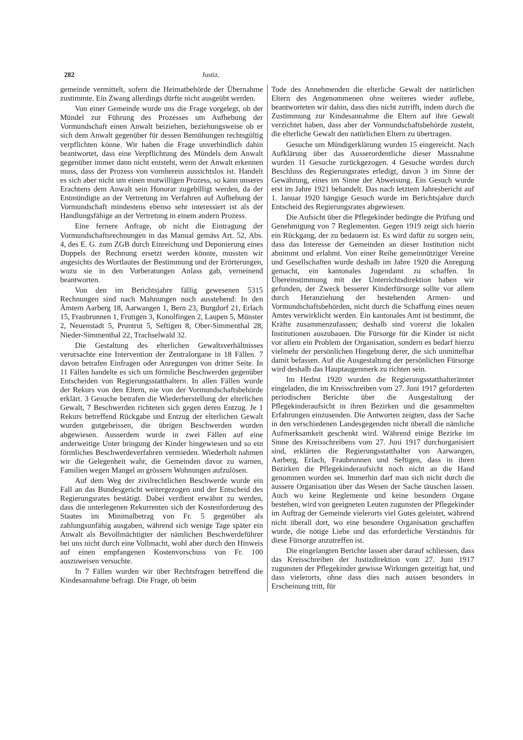282 Justiz.
gemeinde vermittelt, sofern die Heimatbehörde der Übernahme zustimmte. Ein Zwang allerdings dürfte nicht ausgeübt werden.
Von einer Gemeinde wurde uns die Frage vorgelegt, ob der Mündel zur Führung des Prozesses um Aufhebung der Vormundschaft einen Anwalt beiziehen, beziehungsweise ob er sich dem Anwalt gegenüber für dessen Bemühungen rechtsgültig verpflichten könne. Wir haben die Frage unverbindlich dahin beantwortet, dass eine Verpflichtung des Mündels dem Anwalt gegenüber immer dann nicht entsteht, wenn der Anwalt erkennen muss, dass der Prozess von vornherein aussichtslos ist. Handelt es sich aber nicht um einen mutwilligen Prozess, so kann unseres Erachtens dem Anwalt sein Honorar zugebilligt werden, da der Entmündigte an der Vertretung im Verfahren auf Aufhebung der Vormundschaft mindestens ebenso sehr interessiert ist als der Handlungsfähige an der Vertretung in einem andern Prozess.
Eine fernere Anfrage, ob nicht die Eintragung der Vormundschaftsrechnungen in das Manual gemäss Art. 52, Abs. 4, des E. G. zum ZGB durch Einreichung und Deponierung eines Doppels der Rechnung ersetzt werden könnte, mussten wir angesichts des Wortlautes der Bestimmung und der Erörterungen, wozu sie in den Vorberatungen Anlass gab, verneinend beantworten.
Von den im Berichtsjahre fällig gewesenen 5315 Rechnungen sind nach Mahnungen noch ausstehend: In den Ämtern Aarberg 18, Aarwangen 1, Bern 23, Burgdorf 21, Erlach 15, Fraubrunnen 1, Frutigen 3, Konolfingen 2, Laupen 5, Münster 2, Neuenstadt 5, Pruntrut 5, Seftigen 8, Ober-Simmenthal 28, Nieder-Simmenthal 22, Trachselwald 32.
Die Gestaltung des elterlichen Gewaltsverhältnisses verursachte eine Intervention der Zentralorgane in 18 Fällen. 7 davon betrafen Einfragen oder Anregungen von dritter Seite. In 11 Fällen handelte es sich um förmliche Beschwerden gegenüber Entscheiden von Regierungsstatthaltern. In allen Fällen wurde der Rekurs von den Eltern, nie von der Vormundschaftsbehörde erklärt. 3 Gesuche betrafen die Wiederherstellung der elterlichen Gewalt, 7 Beschwerden richteten sich gegen deren Entzug. Je 1 Rekurs betreffend Rückgabe und Entzug der elterlichen Gewalt wurden gutgeheissen, die übrigen Beschwerden wurden abgewiesen. Ausserdem wurde in zwei Fällen auf eine anderweitige Unter bringung der Kinder hingewiesen und so ein förmliches Beschwerdeverfahren vermieden. Wiederholt nahmen wir die Gelegenheit wahr, die Gemeinden davor zu warnen, Familien wegen Mangel an grössern Wohnungen aufzulösen.
Auf dem Weg der zivilrechtlichen Beschwerde wurde ein Fall an das Bundesgericht weitergezogen und der Entscheid des Regierungsrates bestätigt. Dabei verdient erwähnt zu werden, dass die unterlegenen Rekurrenten sich der Kostenforderung des Staates im Minimalbetrag von Fr. 5 gegenüber als zahlungsunfähig ausgaben, während sich wenige Tage später ein Anwalt als Bevollmächtigter der nämlichen Beschwerdeführer bei uns nicht durch eine Vollmacht, wohl aber durch den Hinweis auf einen empfangenen Kostenvorschuss von Fr. 100 auszuweisen versuchte.
In 7 Fällen wurden wir über Rechtsfragen betreffend die Kindesannahme befragt. Die Frage, ob beim
Tode des Annehmenden die elterliche Gewalt der natürlichen Eltern des Angenommenen ohne weiteres wieder auflebe, beantworteten wir dahin, dass dies nicht zutrifft, indem durch die Zustimmung zur Kindesannahme die Eltern auf ihre Gewalt verzichtet haben, dass aber der Vormundschaftsbehörde zusteht, die elterliche Gewalt den natürlichen Eltern zu übertragen.
Gesuche um Mündigerklärung wurden 15 eingereicht. Nach Aufklärung über das Ausserordentliche dieser Massnahme wurden 11 Gesuche zurückgezogen. 4 Gesuche wurden durch Beschluss des Regierungsrates erledigt, davon 3 im Sinne der Gewährung, eines im Sinne der Abweisung. Ein Gesuch wurde erst im Jahre 1921 behandelt. Das nach letztem Jahresbericht auf 1. Januar 1920 hängige Gesuch wurde im Berichtsjahre durch Entscheid des Regierungsrates abgewiesen.
Die Aufsicht über die Pflegekinder bedingte die Prüfung und Genehmigung von 7 Reglementen. Gegen 1919 zeigt sich hierin ein Rückgang, der zu bedauern ist. Es wird dafür zu sorgen sein, dass das Interesse der Gemeinden an dieser Institution nicht abnimmt und erlahmt. Von einer Reihe gemeinnütziger Vereine und Gesellschaften wurde deshalb im Jahre 1920 die Anregung gemacht, ein kantonales Jugendamt zu schaffen. In Übereinstimmung mit der Unterrichtsdirektion haben wir gefunden, der Zweck besserer Kinderfürsorge sollte vor allem durch Heranziehung der bestehenden Armen- und Vormundschaftsbehörden, nicht durch die Schaffung eines neuen Amtes verwirklicht werden. Ein kantonales Amt ist bestimmt, die Kräfte zusammenzufassen; deshalb sind vorerst die lokalen Institutionen auszubauen. Die Fürsorge für die Kinder ist nicht vor allem ein Problem der Organisation, sondern es bedarf hierzu vielmehr der persönlichen Hingebung derer, die sich unmittelbar damit befassen. Auf die Ausgestaltung der persönlichen Fürsorge wird deshalb das Hauptaugenmerk zu richten sein.
Im Herbst 1920 wurden die Regierungsstatthalterämter eingeladen, die im Kreisschreiben vom 27. Juni 1917 geforderten periodischen Berichte über die Ausgestaltung der Pflegekinderaufsicht in ihren Bezirken und die gesammelten Erfahrungen einzusenden. Die Antworten zeigten, dass der Sache in den verschiedenen Landesgegenden nicht überall die nämliche Aufmerksamkeit geschenkt wird. Während einige Bezirke im Sinne des Kreisschreibens vom 27. Juni 1917 durchorganisiert sind, erklärten die Regierungsstatthalter von Aarwangen, Aarberg, Erlach, Fraubrunnen und Seftigen, dass in ihren Bezirken die Pflegekinderaufsicht noch nicht an die Hand genommen worden sei. Immerhin darf man sich nicht durch die äussere Organisation über das Wesen der Sache täuschen lassen. Auch wo keine Reglemente und keine besondern Organe bestehen, wird von geeigneten Leuten zugunsten der Pflegekinder im Auftrag der Gemeinde vielerorts viel Gutes geleistet, während nicht überall dort, wo eine besondere Organisation geschaffen wurde, die nötige Liebe und das erforderliche Verständnis für diese Fürsorge anzutreffen ist.
Die eingelangten Berichte lassen aber darauf schliessen, dass das Kreisschreiben der Justizdirektion vom 27. Juni 1917 zugunsten der Pflegekinder gewisse Wirkungen gezeitigt hat, und dass vielerorts, ohne dass dies nach aussen besonders in Erscheinung tritt, für